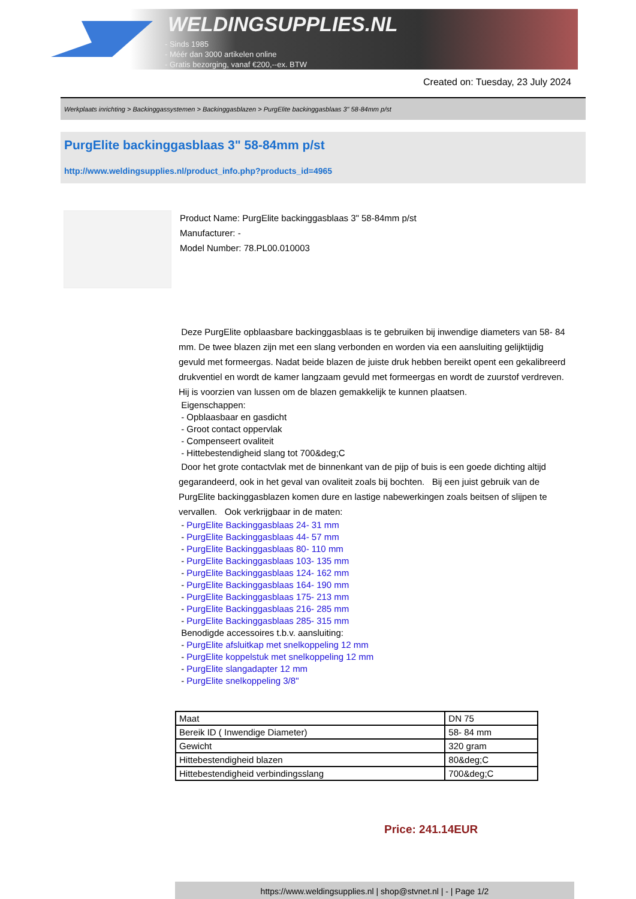WELDINGSUPPLIES.NL
- Sinds 1985
- Méér dan 3000 artikelen online
- Gratis bezorging, vanaf €200,--ex. BTW
Created on: Tuesday, 23 July 2024
Werkplaats inrichting > Backinggassystemen > Backinggasblazen > PurgElite backinggasblaas 3" 58-84mm p/st
PurgElite backinggasblaas 3" 58-84mm p/st
http://www.weldingsupplies.nl/product_info.php?products_id=4965
Product Name: PurgElite backinggasblaas 3" 58-84mm p/st
Manufacturer: -
Model Number: 78.PL00.010003
Deze PurgElite opblaasbare backinggasblaas is te gebruiken bij inwendige diameters van 58- 84 mm. De twee blazen zijn met een slang verbonden en worden via een aansluiting gelijktijdig gevuld met formeergas. Nadat beide blazen de juiste druk hebben bereikt opent een gekalibreerd drukventiel en wordt de kamer langzaam gevuld met formeergas en wordt de zuurstof verdreven. Hij is voorzien van lussen om de blazen gemakkelijk te kunnen plaatsen.
Eigenschappen:
- Opblaasbaar en gasdicht
- Groot contact oppervlak
- Compenseert ovaliteit
- Hittebestendigheid slang tot 700&deg;C
Door het grote contactvlak met de binnenkant van de pijp of buis is een goede dichting altijd gegarandeerd, ook in het geval van ovaliteit zoals bij bochten. Bij een juist gebruik van de PurgElite backinggasblazen komen dure en lastige nabewerkingen zoals beitsen of slijpen te vervallen. Ook verkrijgbaar in de maten:
- PurgElite Backinggasblaas 24- 31 mm
- PurgElite Backinggasblaas 44- 57 mm
- PurgElite Backinggasblaas 80- 110 mm
- PurgElite Backinggasblaas 103- 135 mm
- PurgElite Backinggasblaas 124- 162 mm
- PurgElite Backinggasblaas 164- 190 mm
- PurgElite Backinggasblaas 175- 213 mm
- PurgElite Backinggasblaas 216- 285 mm
- PurgElite Backinggasblaas 285- 315 mm
Benodigde accessoires t.b.v. aansluiting:
- PurgElite afsluitkap met snelkoppeling 12 mm
- PurgElite koppelstuk met snelkoppeling 12 mm
- PurgElite slangadapter 12 mm
- PurgElite snelkoppeling 3/8"
| Maat | DN 75 |
| Bereik ID ( Inwendige Diameter) | 58- 84 mm |
| Gewicht | 320 gram |
| Hittebestendigheid blazen | 80&deg;C |
| Hittebestendigheid verbindingsslang | 700&deg;C |
Price: 241.14EUR
https://www.weldingsupplies.nl | shop@stvnet.nl | - | Page 1/2